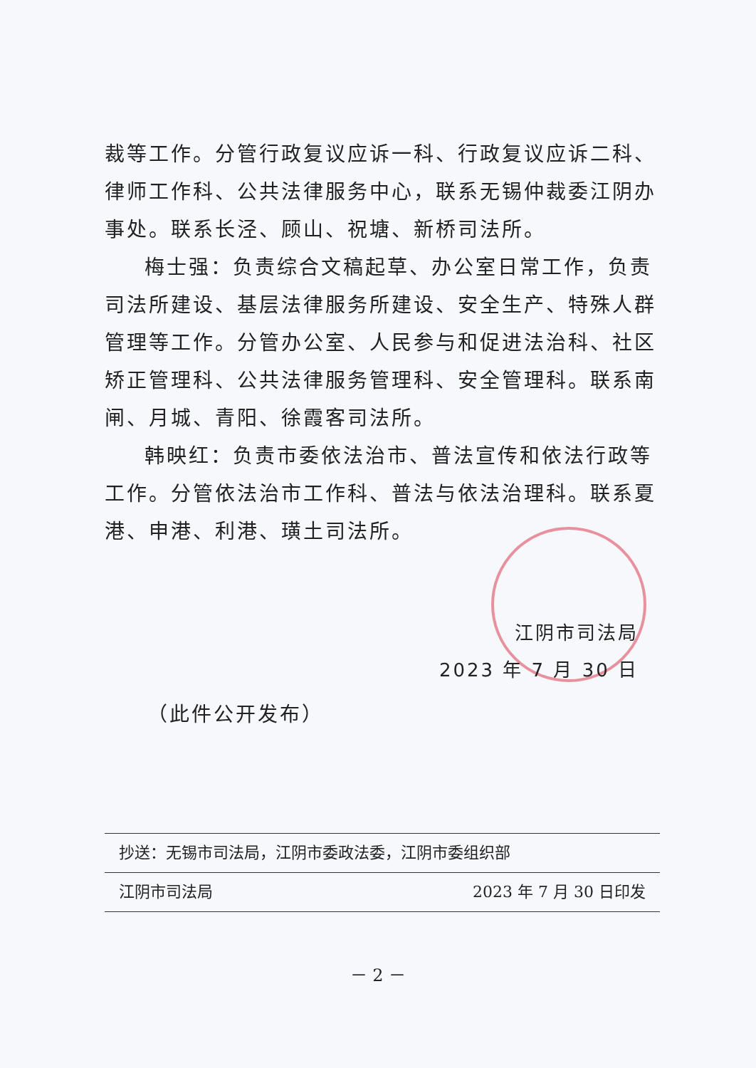裁等工作。分管行政复议应诉一科、行政复议应诉二科、律师工作科、公共法律服务中心，联系无锡仲裁委江阴办事处。联系长泾、顾山、祝塘、新桥司法所。
梅士强：负责综合文稿起草、办公室日常工作，负责司法所建设、基层法律服务所建设、安全生产、特殊人群管理等工作。分管办公室、人民参与和促进法治科、社区矫正管理科、公共法律服务管理科、安全管理科。联系南闸、月城、青阳、徐霞客司法所。
韩映红：负责市委依法治市、普法宣传和依法行政等工作。分管依法治市工作科、普法与依法治理科。联系夏港、申港、利港、璜土司法所。
江阴市司法局
2023 年 7 月 30 日
（此件公开发布）
抄送：无锡市司法局，江阴市委政法委，江阴市委组织部
江阴市司法局 2023 年 7 月 30 日印发
－ 2 －